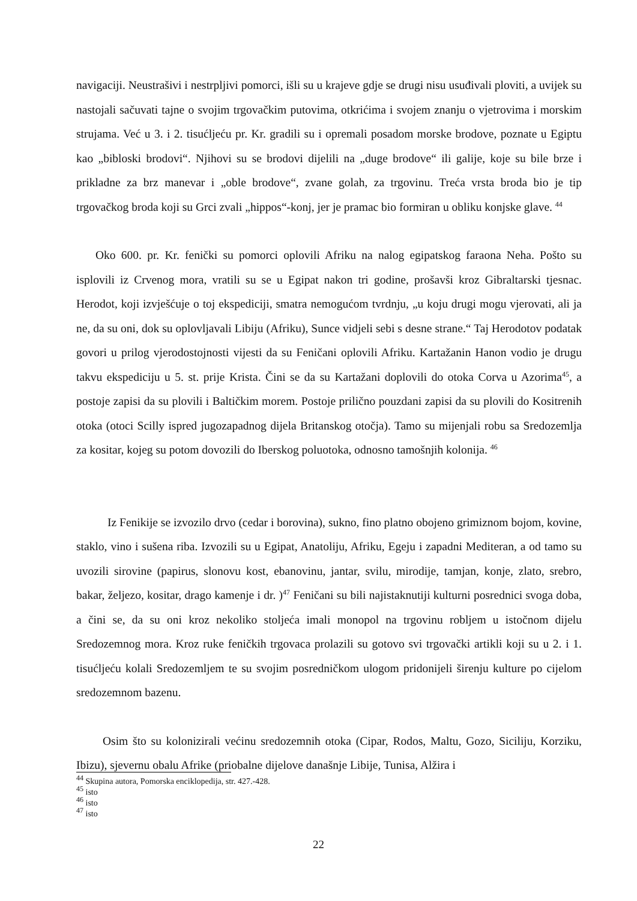navigaciji. Neustrašivi i nestrpljivi pomorci, išli su u krajeve gdje se drugi nisu usuđivali ploviti, a uvijek su nastojali sačuvati tajne o svojim trgovačkim putovima, otkrićima i svojem znanju o vjetrovima i morskim strujama. Već u 3. i 2. tisućljeću pr. Kr. gradili su i opremali posadom morske brodove, poznate u Egiptu kao „bibloski brodovi“. Njihovi su se brodovi dijelili na „duge brodove“ ili galije, koje su bile brze i prikladne za brz manevar i „oble brodove“, zvane golah, za trgovinu. Treća vrsta broda bio je tip trgovačkog broda koji su Grci zvali „hippos“-konj, jer je pramac bio formiran u obliku konjske glave. <sup>44</sup>
Oko 600. pr. Kr. fenički su pomorci oplovili Afriku na nalog egipatskog faraona Neha. Pošto su isplovili iz Crvenog mora, vratili su se u Egipat nakon tri godine, prošavši kroz Gibraltarski tjesnac. Herodot, koji izvješćuje o toj ekspediciji, smatra nemogućom tvrdnju, „u koju drugi mogu vjerovati, ali ja ne, da su oni, dok su oplovljavali Libiju (Afriku), Sunce vidjeli sebi s desne strane.“ Taj Herodotov podatak govori u prilog vjerodostojnosti vijesti da su Feničani oplovili Afriku. Kartažanin Hanon vodio je drugu takvu ekspediciju u 5. st. prije Krista. Čini se da su Kartažani doplovili do otoka Corva u Azorima<sup>45</sup>, a postoje zapisi da su plovili i Baltičkim morem. Postoje prilično pouzdani zapisi da su plovili do Kositrenih otoka (otoci Scilly ispred jugozapadnog dijela Britanskog otočja). Tamo su mijenjali robu sa Sredozemlja za kositar, kojeg su potom dovozili do Iberskog poluotoka, odnosno tamošnjih kolonija. <sup>46</sup>
Iz Fenikije se izvozilo drvo (cedar i borovina), sukno, fino platno obojeno grimiznom bojom, kovine, staklo, vino i sušena riba. Izvozili su u Egipat, Anatoliju, Afriku, Egeju i zapadni Mediteran, a od tamo su uvozili sirovine (papirus, slonovu kost, ebanovinu, jantar, svilu, mirodije, tamjan, konje, zlato, srebro, bakar, željezo, kositar, drago kamenje i dr. )<sup>47</sup> Feničani su bili najistaknutiji kulturni posrednici svoga doba, a čini se, da su oni kroz nekoliko stoljeća imali monopol na trgovinu robljem u istočnom dijelu Sredozemnog mora. Kroz ruke feničkih trgovaca prolazili su gotovo svi trgovački artikli koji su u 2. i 1. tisućljeću kolali Sredozemljem te su svojim posredničkom ulogom pridonijeli širenju kulture po cijelom sredozemnom bazenu.
Osim što su kolonizirali većinu sredozemnih otoka (Cipar, Rodos, Maltu, Gozo, Siciliju, Korziku, Ibizu), sjevernu obalu Afrike (priobalne dijelove današnje Libije, Tunisa, Alžira i
<sup>44</sup> Skupina autora, Pomorska enciklopedija, str. 427.-428.
<sup>45</sup> isto
<sup>46</sup> isto
<sup>47</sup> isto
22